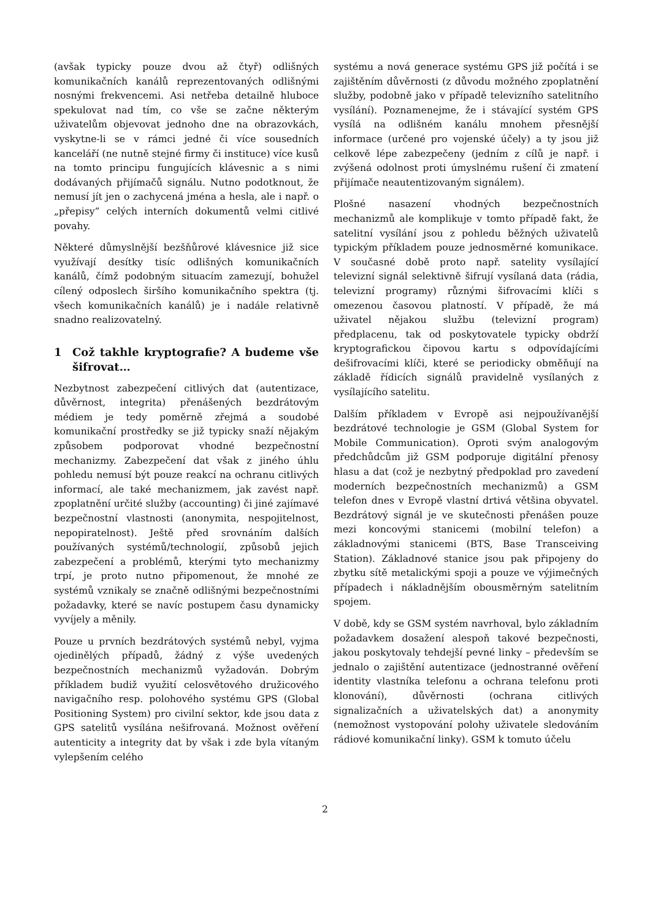(avšak typicky pouze dvou až čtyř) odlišných komunikačních kanálů reprezentovaných odlišnými nosnými frekvencemi. Asi netřeba detailně hluboce spekulovat nad tím, co vše se začne některým uživatelům objevovat jednoho dne na obrazovkách, vyskytne-li se v rámci jedné či více sousedních kanceláří (ne nutně stejné firmy či instituce) více kusů na tomto principu fungujících klávesnic a s nimi dodávaných přijímačů signálu. Nutno podotknout, že nemusí jít jen o zachycená jména a hesla, ale i např. o „přepisy” celých interních dokumentů velmi citlivé povahy.
Některé důmyslnější bezšňůrové klávesnice již sice využívají desítky tisíc odlišných komunikačních kanálů, čímž podobným situacím zamezují, bohužel cílený odposlech širšího komunikačního spektra (tj. všech komunikačních kanálů) je i nadále relativně snadno realizovatelný.
1 Což takhle kryptografie? A budeme vše šifrovat…
Nezbytnost zabezpečení citlivých dat (autentizace, důvěrnost, integrita) přenášených bezdrátovým médiem je tedy poměrně zřejmá a soudobé komunikační prostředky se již typicky snaží nějakým způsobem podporovat vhodné bezpečnostní mechanizmy. Zabezpečení dat však z jiného úhlu pohledu nemusí být pouze reakcí na ochranu citlivých informací, ale také mechanizmem, jak zavést např. zpoplatnění určité služby (accounting) či jiné zajímavé bezpečnostní vlastnosti (anonymita, nespojitelnost, nepopiratelnost). Ještě před srovnáním dalších používaných systémů/technologií, způsobů jejich zabezpečení a problémů, kterými tyto mechanizmy trpí, je proto nutno připomenout, že mnohé ze systémů vznikaly se značně odlišnými bezpečnostními požadavky, které se navíc postupem času dynamicky vyvíjely a měnily.
Pouze u prvních bezdrátových systémů nebyl, vyjma ojedinělých případů, žádný z výše uvedených bezpečnostních mechanizmů vyžadován. Dobrým příkladem budiž využití celosvětového družicového navigačního resp. polohového systému GPS (Global Positioning System) pro civilní sektor, kde jsou data z GPS satelitů vysílána nešifrovaná. Možnost ověření autenticity a integrity dat by však i zde byla vítaným vylepšením celého
systému a nová generace systému GPS již počítá i se zajištěním důvěrnosti (z důvodu možného zpoplatnění služby, podobně jako v případě televizního satelitního vysílání). Poznamenejme, že i stávající systém GPS vysílá na odlišném kanálu mnohem přesnější informace (určené pro vojenské účely) a ty jsou již celkově lépe zabezpečeny (jedním z cílů je např. i zvýšená odolnost proti úmyslnému rušení či zmatení přijímače neautentizovaným signálem).
Plošné nasazení vhodných bezpečnostních mechanizmů ale komplikuje v tomto případě fakt, že satelitní vysílání jsou z pohledu běžných uživatelů typickým příkladem pouze jednosměrné komunikace. V současné době proto např. satelity vysílající televizní signál selektivně šifrují vysílaná data (rádia, televizní programy) různými šifrovacími klíči s omezenou časovou platností. V případě, že má uživatel nějakou službu (televizní program) předplacenu, tak od poskytovatele typicky obdrží kryptografickou čipovou kartu s odpovídajícími dešifrovacími klíči, které se periodicky obměňují na základě řídicích signálů pravidelně vysílaných z vysílajícího satelitu.
Dalším příkladem v Evropě asi nejpoužívanější bezdrátové technologie je GSM (Global System for Mobile Communication). Oproti svým analogovým předchůdcům již GSM podporuje digitální přenosy hlasu a dat (což je nezbytný předpoklad pro zavedení moderních bezpečnostních mechanizmů) a GSM telefon dnes v Evropě vlastní drtivá většina obyvatel. Bezdrátový signál je ve skutečnosti přenášen pouze mezi koncovými stanicemi (mobilní telefon) a základnovými stanicemi (BTS, Base Transceiving Station). Základnové stanice jsou pak připojeny do zbytku sítě metalickými spoji a pouze ve výjimečných případech i nákladnějším obousměrným satelitním spojem.
V době, kdy se GSM systém navrhoval, bylo základním požadavkem dosažení alespoň takové bezpečnosti, jakou poskytovaly tehdejší pevné linky – především se jednalo o zajištění autentizace (jednostranné ověření identity vlastníka telefonu a ochrana telefonu proti klonování), důvěrnosti (ochrana citlivých signalizačních a uživatelských dat) a anonymity (nemožnost vystopování polohy uživatele sledováním rádiové komunikační linky). GSM k tomuto účelu
2